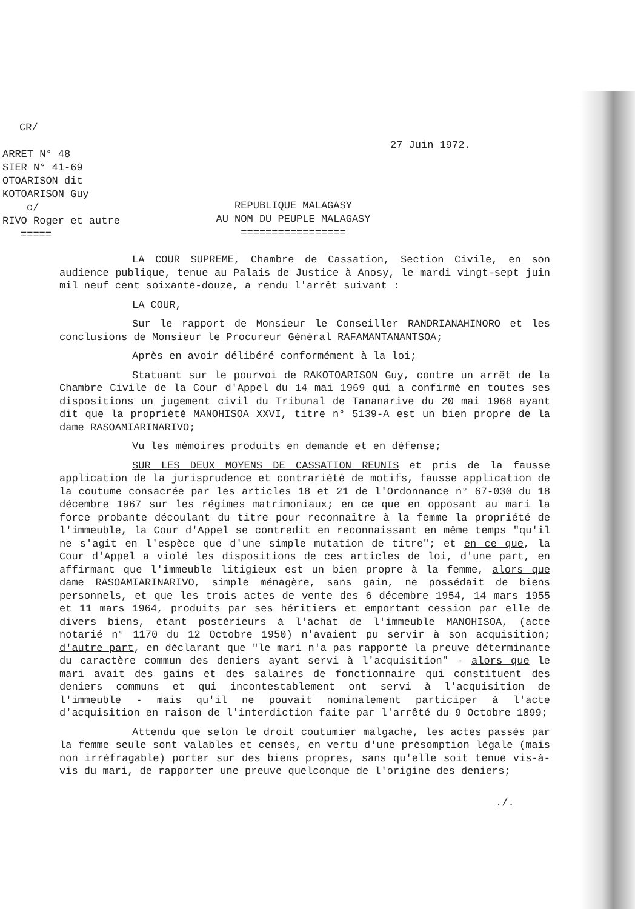CR/
ARRET N° 48
SIER N° 41-69
OTOARISON dit
KOTOARISON Guy
c/
RIVO Roger et autre
=====
27 Juin 1972.
REPUBLIQUE MALAGASY
AU NOM DU PEUPLE MALAGASY
=================
LA COUR SUPREME, Chambre de Cassation, Section Civile, en son audience publique, tenue au Palais de Justice à Anosy, le mardi vingt-sept juin mil neuf cent soixante-douze, a rendu l'arrêt suivant :
LA COUR,
Sur le rapport de Monsieur le Conseiller RANDRIANAHINORO et les conclusions de Monsieur le Procureur Général RAFAMANTANANTSOA;
Après en avoir délibéré conformément à la loi;
Statuant sur le pourvoi de RAKOTOARISON Guy, contre un arrêt de la Chambre Civile de la Cour d'Appel du 14 mai 1969 qui a confirmé en toutes ses dispositions un jugement civil du Tribunal de Tananarive du 20 mai 1968 ayant dit que la propriété MANOHISOA XXVI, titre n° 5139-A est un bien propre de la dame RASOAMIARINARIVO;
Vu les mémoires produits en demande et en défense;
SUR LES DEUX MOYENS DE CASSATION REUNIS et pris de la fausse application de la jurisprudence et contrariété de motifs, fausse application de la coutume consacrée par les articles 18 et 21 de l'Ordonnance n° 67-030 du 18 décembre 1967 sur les régimes matrimoniaux; en ce que en opposant au mari la force probante découlant du titre pour reconnaître à la femme la propriété de l'immeuble, la Cour d'Appel se contredit en reconnaissant en même temps "qu'il ne s'agit en l'espèce que d'une simple mutation de titre"; et en ce que, la Cour d'Appel a violé les dispositions de ces articles de loi, d'une part, en affirmant que l'immeuble litigieux est un bien propre à la femme, alors que dame RASOAMIARINARIVO, simple ménagère, sans gain, ne possédait de biens personnels, et que les trois actes de vente des 6 décembre 1954, 14 mars 1955 et 11 mars 1964, produits par ses héritiers et emportant cession par elle de divers biens, étant postérieurs à l'achat de l'immeuble MANOHISOA, (acte notarié n° 1170 du 12 Octobre 1950) n'avaient pu servir à son acquisition; d'autre part, en déclarant que "le mari n'a pas rapporté la preuve déterminante du caractère commun des deniers ayant servi à l'acquisition" - alors que le mari avait des gains et des salaires de fonctionnaire qui constituent des deniers communs et qui incontestablement ont servi à l'acquisition de l'immeuble - mais qu'il ne pouvait nominalement participer à l'acte d'acquisition en raison de l'interdiction faite par l'arrêté du 9 Octobre 1899;
Attendu que selon le droit coutumier malgache, les actes passés par la femme seule sont valables et censés, en vertu d'une présomption légale (mais non irréfragable) porter sur des biens propres, sans qu'elle soit tenue vis-à-vis du mari, de rapporter une preuve quelconque de l'origine des deniers;
./.